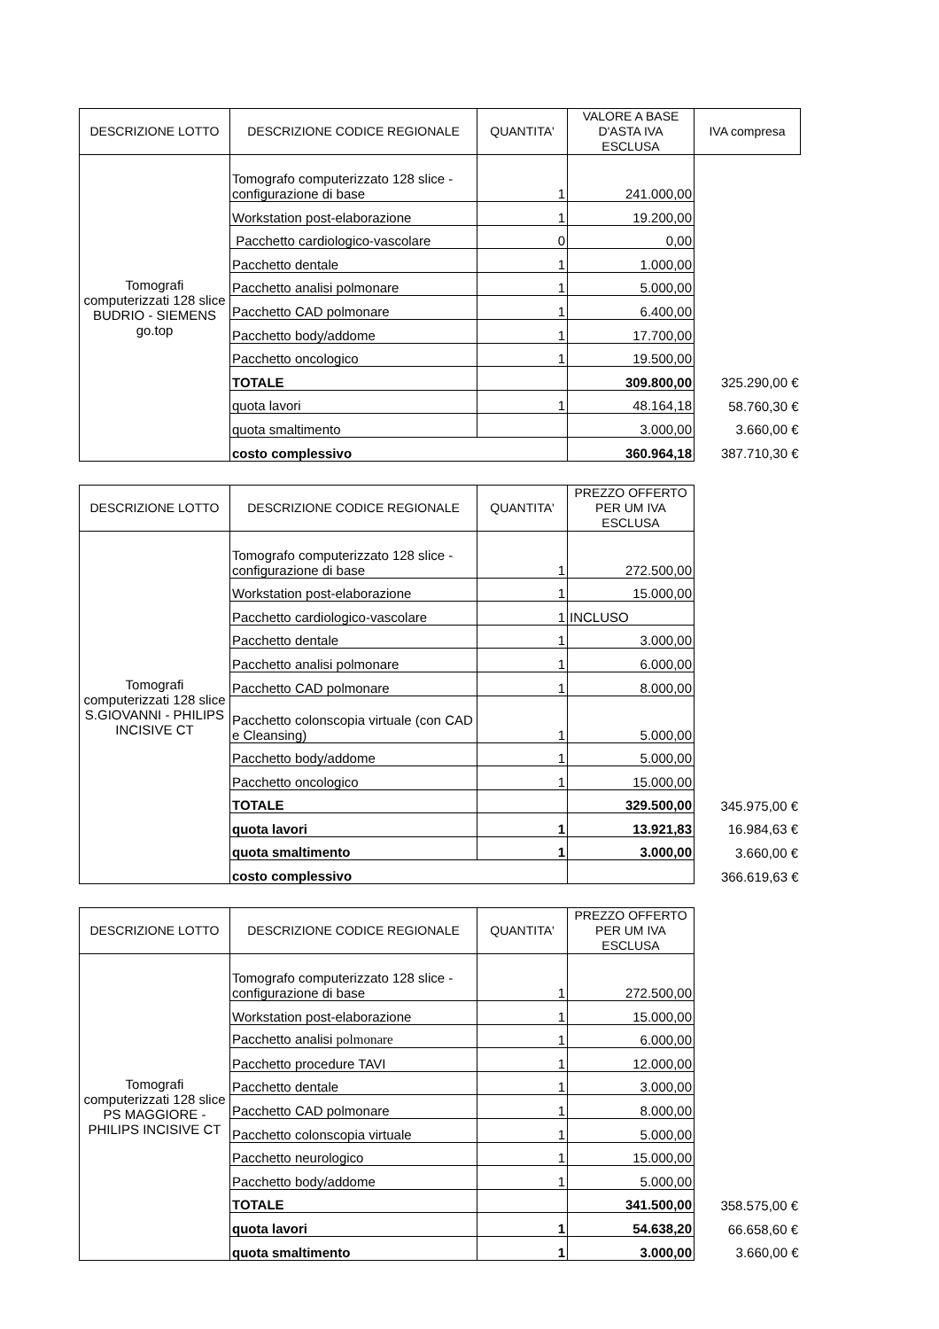| DESCRIZIONE LOTTO | DESCRIZIONE CODICE REGIONALE | QUANTITA' | VALORE A BASE D'ASTA IVA ESCLUSA | IVA compresa |
| --- | --- | --- | --- | --- |
| Tomografi computerizzati 128 slice BUDRIO - SIEMENS go.top | Tomografo computerizzato 128 slice - configurazione di base | 1 | 241.000,00 | |
| | Workstation post-elaborazione | 1 | 19.200,00 | |
| | Pacchetto cardiologico-vascolare | 0 | 0,00 | |
| | Pacchetto dentale | 1 | 1.000,00 | |
| | Pacchetto analisi polmonare | 1 | 5.000,00 | |
| | Pacchetto CAD polmonare | 1 | 6.400,00 | |
| | Pacchetto body/addome | 1 | 17.700,00 | |
| | Pacchetto oncologico | 1 | 19.500,00 | |
| | TOTALE | | 309.800,00 | 325.290,00 € |
| | quota lavori | 1 | 48.164,18 | 58.760,30 € |
| | quota smaltimento | | 3.000,00 | 3.660,00 € |
| | costo complessivo | | 360.964,18 | 387.710,30 € |
| DESCRIZIONE LOTTO | DESCRIZIONE CODICE REGIONALE | QUANTITA' | PREZZO OFFERTO PER UM IVA ESCLUSA | |
| --- | --- | --- | --- | --- |
| Tomografi computerizzati 128 slice S.GIOVANNI - PHILIPS INCISIVE CT | Tomografo computerizzato 128 slice - configurazione di base | 1 | 272.500,00 | |
| | Workstation post-elaborazione | 1 | 15.000,00 | |
| | Pacchetto cardiologico-vascolare | 1 | INCLUSO | |
| | Pacchetto dentale | 1 | 3.000,00 | |
| | Pacchetto analisi polmonare | 1 | 6.000,00 | |
| | Pacchetto CAD polmonare | 1 | 8.000,00 | |
| | Pacchetto colonscopia virtuale (con CAD e Cleansing) | 1 | 5.000,00 | |
| | Pacchetto body/addome | 1 | 5.000,00 | |
| | Pacchetto oncologico | 1 | 15.000,00 | |
| | TOTALE | | 329.500,00 | 345.975,00 € |
| | quota lavori | 1 | 13.921,83 | 16.984,63 € |
| | quota smaltimento | 1 | 3.000,00 | 3.660,00 € |
| | costo complessivo | | | 366.619,63 € |
| DESCRIZIONE LOTTO | DESCRIZIONE CODICE REGIONALE | QUANTITA' | PREZZO OFFERTO PER UM IVA ESCLUSA | |
| --- | --- | --- | --- | --- |
| Tomografi computerizzati 128 slice PS MAGGIORE - PHILIPS INCISIVE CT | Tomografo computerizzato 128 slice - configurazione di base | 1 | 272.500,00 | |
| | Workstation post-elaborazione | 1 | 15.000,00 | |
| | Pacchetto analisi polmonare | 1 | 6.000,00 | |
| | Pacchetto procedure TAVI | 1 | 12.000,00 | |
| | Pacchetto dentale | 1 | 3.000,00 | |
| | Pacchetto CAD polmonare | 1 | 8.000,00 | |
| | Pacchetto colonscopia virtuale | 1 | 5.000,00 | |
| | Pacchetto neurologico | 1 | 15.000,00 | |
| | Pacchetto body/addome | 1 | 5.000,00 | |
| | TOTALE | | 341.500,00 | 358.575,00 € |
| | quota lavori | 1 | 54.638,20 | 66.658,60 € |
| | quota smaltimento | 1 | 3.000,00 | 3.660,00 € |